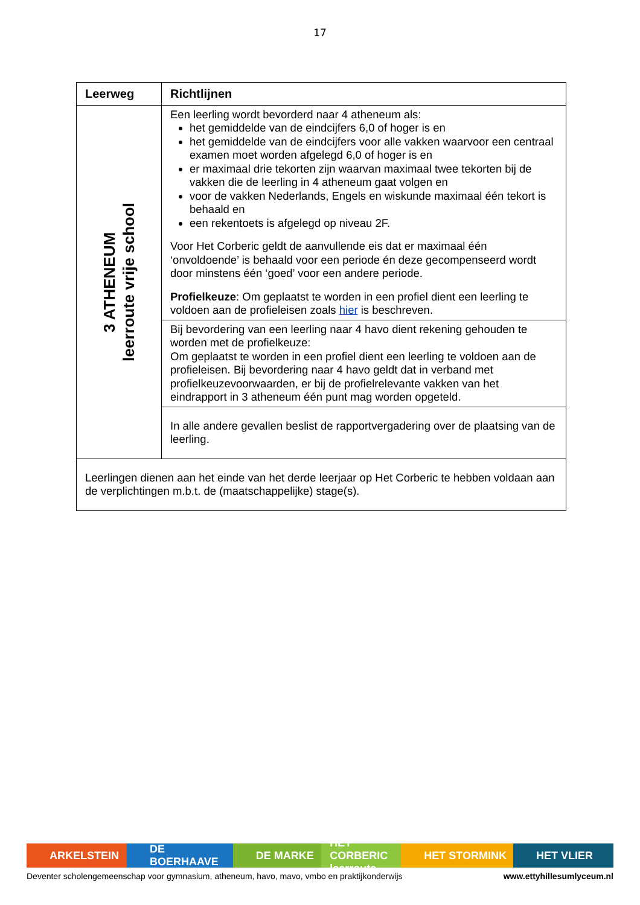17
| Leerweg | Richtlijnen |
| --- | --- |
| 3 ATHENEUM leerroute vrije school | Een leerling wordt bevorderd naar 4 atheneum als: het gemiddelde van de eindcijfers 6,0 of hoger is en het gemiddelde van de eindcijfers voor alle vakken waarvoor een centraal examen moet worden afgelegd 6,0 of hoger is en er maximaal drie tekorten zijn waarvan maximaal twee tekorten bij de vakken die de leerling in 4 atheneum gaat volgen en voor de vakken Nederlands, Engels en wiskunde maximaal één tekort is behaald en een rekentoets is afgelegd op niveau 2F. Voor Het Corberic geldt de aanvullende eis dat er maximaal één ‘onvoldoende’ is behaald voor een periode én deze gecompenseerd wordt door minstens één ‘goed’ voor een andere periode. Profielkeuze : Om geplaatst te worden in een profiel dient een leerling te voldoen aan de profieleisen zoals hier is beschreven. |
| | Bij bevordering van een leerling naar 4 havo dient rekening gehouden te worden met de profielkeuze: Om geplaatst te worden in een profiel dient een leerling te voldoen aan de profieleisen. Bij bevordering naar 4 havo geldt dat in verband met profielkeuzevoorwaarden, er bij de profielrelevante vakken van het eindrapport in 3 atheneum één punt mag worden opgeteld. |
| | In alle andere gevallen beslist de rapportvergadering over de plaatsing van de leerling. |
| Leerlingen dienen aan het einde van het derde leerjaar op Het Corberic te hebben voldaan aan de verplichtingen m.b.t. de (maatschappelijke) stage(s). | |
ARKELSTEIN DE BOERHAAVE DE MARKE HET CORBERIC leerroute
HET STORMINK HET VLIER
Deventer scholengemeenschap voor gymnasium, atheneum, havo, mavo, vmbo en praktijkonderwijs www.ettyhillesumlyceum.nl